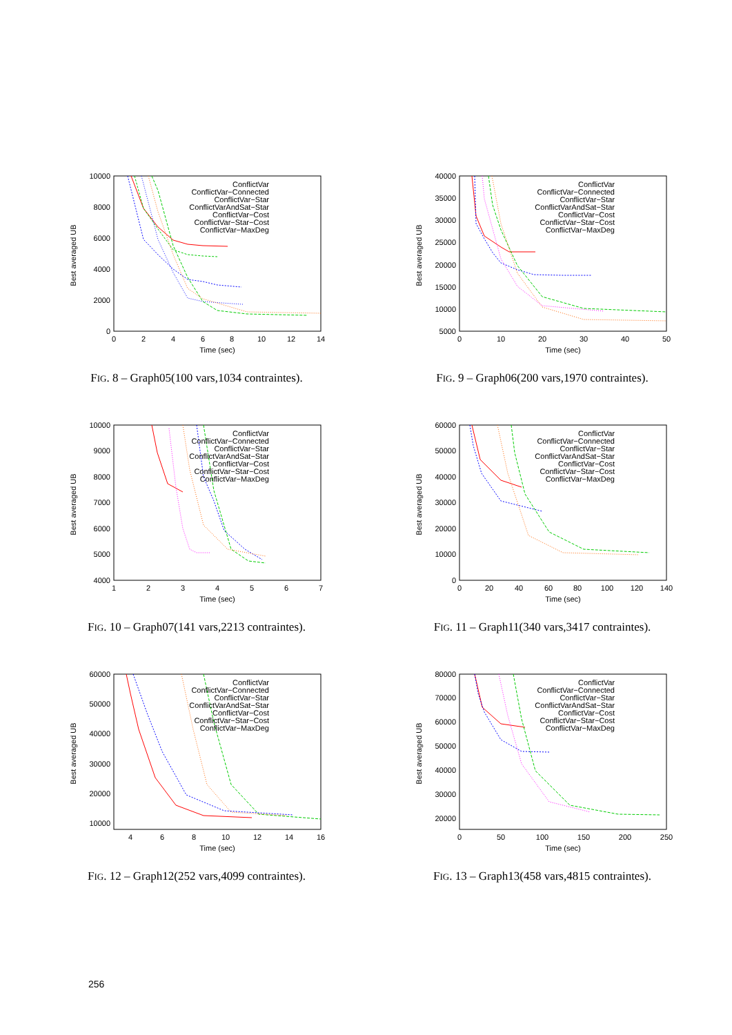10000
8000
6000
4000
2000
0
0
2
4
6
8
10
12
14
Time (sec)
Best averaged UB
ConflictVar
ConflictVar−Connected
ConflictVar−Star
ConflictVarAndSat−Star
ConflictVar−Cost
ConflictVar−Star−Cost
ConflictVar−MaxDeg
FIG. 8 – Graph05(100 vars,1034 contraintes).
40000
35000
30000
25000
20000
15000
10000
5000
0
10
20
30
40
50
Time (sec)
Best averaged UB
ConflictVar
ConflictVar−Connected
ConflictVar−Star
ConflictVarAndSat−Star
ConflictVar−Cost
ConflictVar−Star−Cost
ConflictVar−MaxDeg
FIG. 9 – Graph06(200 vars,1970 contraintes).
10000
9000
8000
7000
6000
5000
4000
1
2
3
4
5
6
7
Time (sec)
Best averaged UB
ConflictVar
ConflictVar−Connected
ConflictVar−Star
ConflictVarAndSat−Star
ConflictVar−Cost
ConflictVar−Star−Cost
ConflictVar−MaxDeg
FIG. 10 – Graph07(141 vars,2213 contraintes).
60000
50000
40000
30000
20000
10000
0
0
20
40
60
80
100
120
140
Time (sec)
Best averaged UB
ConflictVar
ConflictVar−Connected
ConflictVar−Star
ConflictVarAndSat−Star
ConflictVar−Cost
ConflictVar−Star−Cost
ConflictVar−MaxDeg
FIG. 11 – Graph11(340 vars,3417 contraintes).
60000
50000
40000
30000
20000
10000
4
6
8
10
12
14
16
Time (sec)
Best averaged UB
ConflictVar
ConflictVar−Connected
ConflictVar−Star
ConflictVarAndSat−Star
ConflictVar−Cost
ConflictVar−Star−Cost
ConflictVar−MaxDeg
FIG. 12 – Graph12(252 vars,4099 contraintes).
80000
70000
60000
50000
40000
30000
20000
0
50
100
150
200
250
Time (sec)
Best averaged UB
ConflictVar
ConflictVar−Connected
ConflictVar−Star
ConflictVarAndSat−Star
ConflictVar−Cost
ConflictVar−Star−Cost
ConflictVar−MaxDeg
FIG. 13 – Graph13(458 vars,4815 contraintes).
256